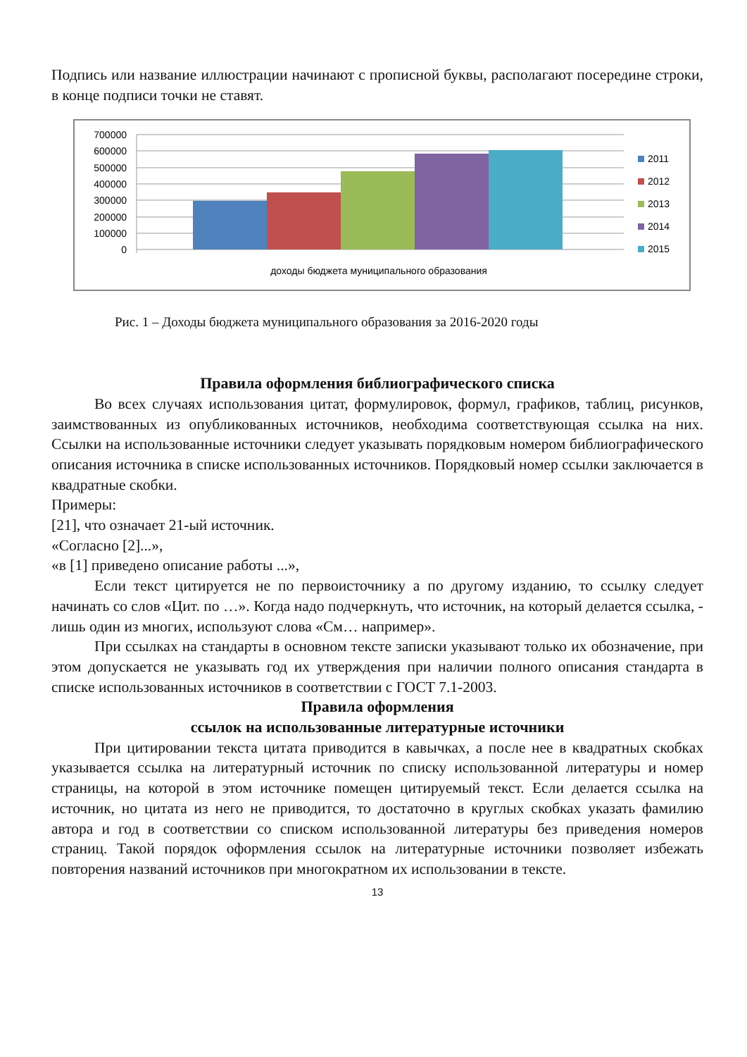Подпись или название иллюстрации начинают с прописной буквы, располагают посередине строки, в конце подписи точки не ставят.
700000
600000
500000
400000
300000
200000
100000
0
доходы бюджета муниципального образования
2011
2012
2013
2014
2015
Рис. 1 – Доходы бюджета муниципального образования за 2016-2020 годы
Правила оформления библиографического списка
Во всех случаях использования цитат, формулировок, формул, графиков, таблиц, рисунков, заимствованных из опубликованных источников, необходима соответствующая ссылка на них. Ссылки на использованные источники следует указывать порядковым номером библиографического описания источника в списке использованных источников. Порядковый номер ссылки заключается в квадратные скобки.
Примеры:
[21], что означает 21-ый источник.
«Согласно [2]...»,
«в [1] приведено описание работы ...»,
Если текст цитируется не по первоисточнику а по другому изданию, то ссылку следует начинать со слов «Цит. по …». Когда надо подчеркнуть, что источник, на который делается ссылка, - лишь один из многих, используют слова «См… например».
При ссылках на стандарты в основном тексте записки указывают только их обозначение, при этом допускается не указывать год их утверждения при наличии полного описания стандарта в списке использованных источников в соответствии с ГОСТ 7.1-2003.
Правила оформления
ссылок на использованные литературные источники
При цитировании текста цитата приводится в кавычках, а после нее в квадратных скобках указывается ссылка на литературный источник по списку использованной литературы и номер страницы, на которой в этом источнике помещен цитируемый текст. Если делается ссылка на источник, но цитата из него не приводится, то достаточно в круглых скобках указать фамилию автора и год в соответствии со списком использованной литературы без приведения номеров страниц. Такой порядок оформления ссылок на литературные источники позволяет избежать повторения названий источников при многократном их использовании в тексте.
13